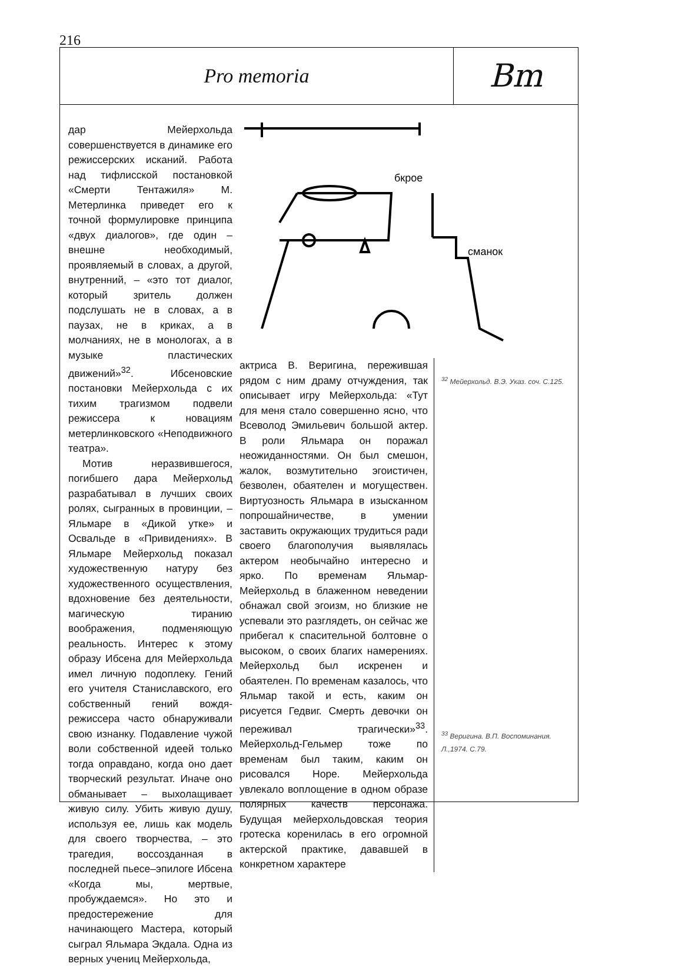216
Pro memoria
Bm
дар Мейерхольда совершенствуется в динамике его режиссерских исканий. Работа над тифлисской постановкой «Смерти Тентажиля» М. Метерлинка приведет его к точной формулировке принципа «двух диалогов», где один – внешне необходимый, проявляемый в словах, а другой, внутренний, – «это тот диалог, который зритель должен подслушать не в словах, а в паузах, не в криках, а в молчаниях, не в монологах, а в музыке пластических движений»<sup>32</sup>. Ибсеновские постановки Мейерхольда с их тихим трагизмом подвели режиссера к новациям метерлинковского «Неподвижного театра».
Мотив неразвившегося, погибшего дара Мейерхольд разрабатывал в лучших своих ролях, сыгранных в провинции, – Яльмаре в «Дикой утке» и Освальде в «Привидениях». В Яльмаре Мейерхольд показал художественную натуру без художественного осуществления, вдохновение без деятельности, магическую тиранию воображения, подменяющую реальность. Интерес к этому образу Ибсена для Мейерхольда имел личную подоплеку. Гений его учителя Станиславского, его собственный гений вождя-режиссера часто обнаруживали свою изнанку. Подавление чужой воли собственной идеей только тогда оправдано, когда оно дает творческий результат. Иначе оно обманывает – выхолащивает живую силу. Убить живую душу, используя ее, лишь как модель для своего творчества, – это трагедия, воссозданная в последней пьесе–эпилоге Ибсена «Когда мы, мертвые, пробуждаемся». Но это и предостережение для начинающего Мастера, который сыграл Яльмара Экдала. Одна из верных учениц Мейерхольда,
бкрое
сманок
актриса В. Веригина, пережившая рядом с ним драму отчуждения, так описывает игру Мейерхольда: «Тут для меня стало совершенно ясно, что Всеволод Эмильевич большой актер. В роли Яльмара он поражал неожиданностями. Он был смешон, жалок, возмутительно эгоистичен, безволен, обаятелен и могуществен. Виртуозность Яльмара в изысканном попрошайничестве, в умении заставить окружающих трудиться ради своего благополучия выявлялась актером необычайно интересно и ярко. По временам Яльмар-Мейерхольд в блаженном неведении обнажал свой эгоизм, но близкие не успевали это разглядеть, он сейчас же прибегал к спасительной болтовне о высоком, о своих благих намерениях. Мейерхольд был искренен и обаятелен. По временам казалось, что Яльмар такой и есть, каким он рисуется Гедвиг. Смерть девочки он переживал трагически»<sup>33</sup>. Мейерхольд-Гельмер тоже по временам был таким, каким он рисовался Норе. Мейерхольда увлекало воплощение в одном образе полярных качеств персонажа. Будущая мейерхольдовская теория гротеска коренилась в его огромной актерской практике, дававшей в конкретном характере
<sup>32</sup> Мейерхольд. В.Э. Указ. соч. С.125.
<sup>33</sup> Веригина. В.П. Воспоминания. Л.,1974. С.79.